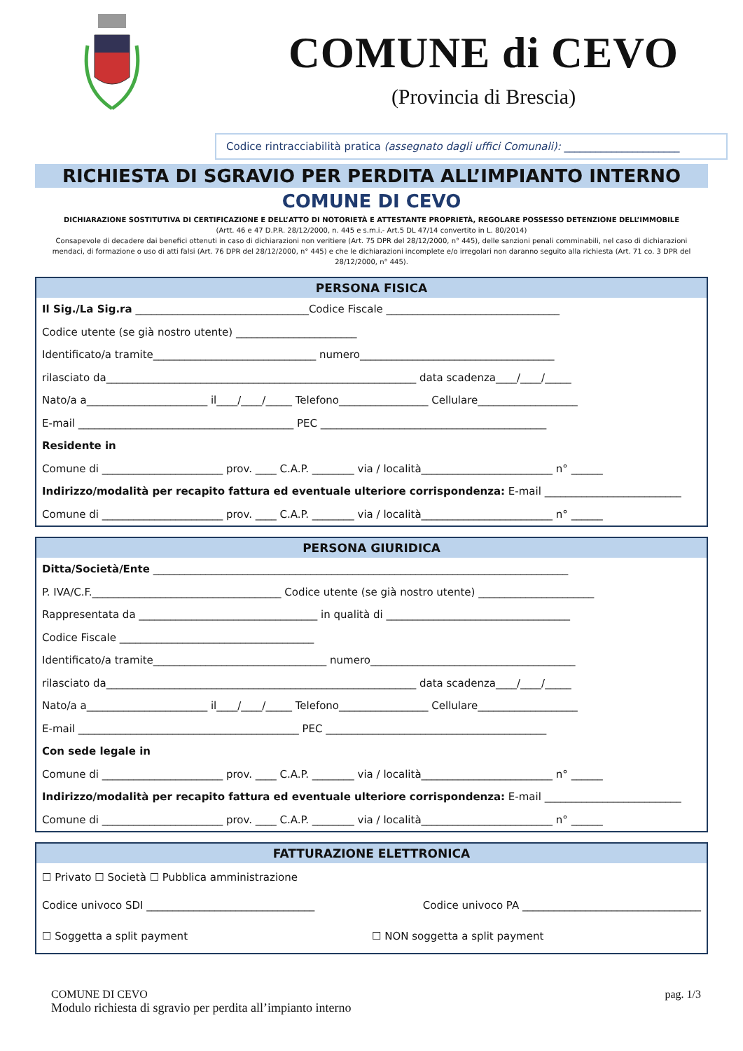COMUNE di CEVO
(Provincia di Brescia)
Codice rintracciabilità pratica (assegnato dagli uffici Comunali): ______________________
RICHIESTA DI SGRAVIO PER PERDITA ALL’IMPIANTO INTERNO
COMUNE DI CEVO
DICHIARAZIONE SOSTITUTIVA DI CERTIFICAZIONE E DELL’ATTO DI NOTORIETÀ E ATTESTANTE PROPRIETÀ, REGOLARE POSSESSO DETENZIONE DELL’IMMOBILE
(Artt. 46 e 47 D.P.R. 28/12/2000, n. 445 e s.m.i.- Art.5 DL 47/14 convertito in L. 80/2014)
Consapevole di decadere dai benefici ottenuti in caso di dichiarazioni non veritiere (Art. 75 DPR del 28/12/2000, n° 445), delle sanzioni penali comminabili, nel caso di dichiarazioni mendaci, di formazione o uso di atti falsi (Art. 76 DPR del 28/12/2000, n° 445) e che le dichiarazioni incomplete e/o irregolari non daranno seguito alla richiesta (Art. 71 co. 3 DPR del 28/12/2000, n° 445).
PERSONA FISICA
Il Sig./La Sig.ra _________________________________Codice Fiscale _________________________________
Codice utente (se già nostro utente) _______________________
Identificato/a tramite_______________________________ numero_____________________________________
rilasciato da___________________________________________________________ data scadenza____/____/_____
Nato/a a_______________________ il____/____/_____ Telefono_________________ Cellulare___________________
E-mail _________________________________________ PEC ___________________________________________
Residente in
Comune di _______________________ prov. ____ C.A.P. ________ via / località_________________________ n° ______
Indirizzo/modalità per recapito fattura ed eventuale ulteriore corrispondenza: E-mail __________________________
Comune di _______________________ prov. ____ C.A.P. ________ via / località_________________________ n° ______
PERSONA GIURIDICA
Ditta/Società/Ente _______________________________________________________________________________
P. IVA/C.F.____________________________________ Codice utente (se già nostro utente) ______________________
Rappresentata da __________________________________ in qualità di ___________________________________
Codice Fiscale _____________________________________
Identificato/a tramite_________________________________ numero_______________________________________
rilasciato da___________________________________________________________ data scadenza____/____/_____
Nato/a a_______________________ il____/____/_____ Telefono_________________ Cellulare___________________
E-mail __________________________________________ PEC __________________________________________
Con sede legale in
Comune di _______________________ prov. ____ C.A.P. ________ via / località_________________________ n° ______
Indirizzo/modalità per recapito fattura ed eventuale ulteriore corrispondenza: E-mail __________________________
Comune di _______________________ prov. ____ C.A.P. ________ via / località_________________________ n° ______
FATTURAZIONE ELETTRONICA
☐ Privato ☐ Società ☐ Pubblica amministrazione
Codice univoco SDI ________________________________ Codice univoco PA __________________________________
☐ Soggetta a split payment ☐ NON soggetta a split payment
COMUNE DI CEVO
Modulo richiesta di sgravio per perdita all’impianto interno
pag. 1/3